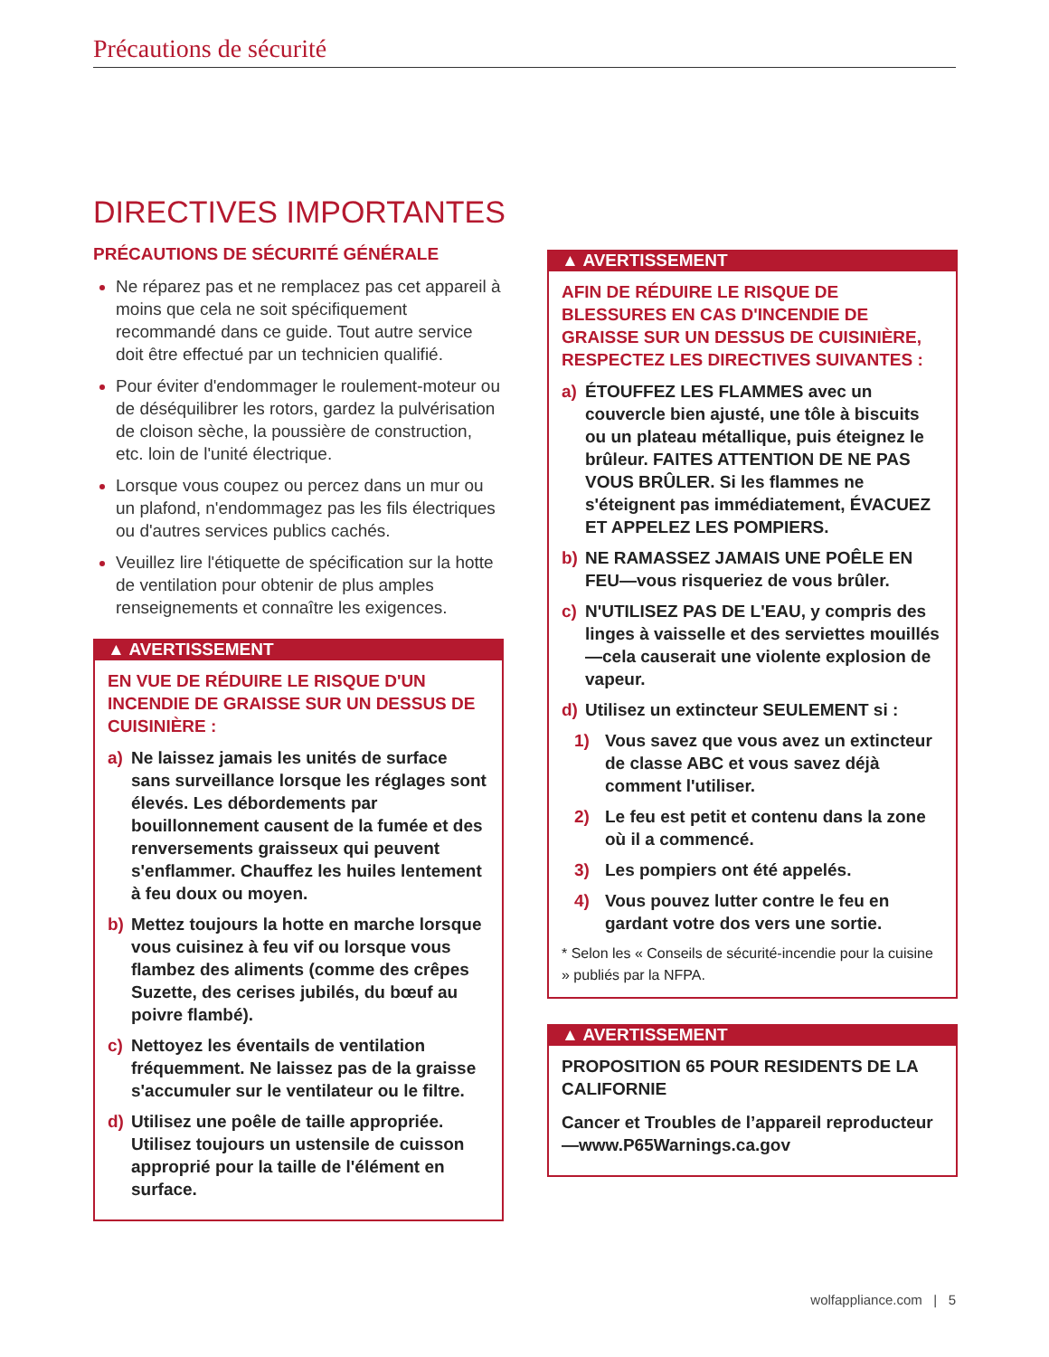Précautions de sécurité
DIRECTIVES IMPORTANTES
PRÉCAUTIONS DE SÉCURITÉ GÉNÉRALE
Ne réparez pas et ne remplacez pas cet appareil à moins que cela ne soit spécifiquement recommandé dans ce guide. Tout autre service doit être effectué par un technicien qualifié.
Pour éviter d'endommager le roulement-moteur ou de déséquilibrer les rotors, gardez la pulvérisation de cloison sèche, la poussière de construction, etc. loin de l'unité électrique.
Lorsque vous coupez ou percez dans un mur ou un plafond, n'endommagez pas les fils électriques ou d'autres services publics cachés.
Veuillez lire l'étiquette de spécification sur la hotte de ventilation pour obtenir de plus amples renseignements et connaître les exigences.
▲ AVERTISSEMENT
EN VUE DE RÉDUIRE LE RISQUE D'UN INCENDIE DE GRAISSE SUR UN DESSUS DE CUISINIÈRE :
a) Ne laissez jamais les unités de surface sans surveillance lorsque les réglages sont élevés. Les débordements par bouillonnement causent de la fumée et des renversements graisseux qui peuvent s'enflammer. Chauffez les huiles lentement à feu doux ou moyen.
b) Mettez toujours la hotte en marche lorsque vous cuisinez à feu vif ou lorsque vous flambez des aliments (comme des crêpes Suzette, des cerises jubilés, du bœuf au poivre flambé).
c) Nettoyez les éventails de ventilation fréquemment. Ne laissez pas de la graisse s'accumuler sur le ventilateur ou le filtre.
d) Utilisez une poêle de taille appropriée. Utilisez toujours un ustensile de cuisson approprié pour la taille de l'élément en surface.
▲ AVERTISSEMENT
AFIN DE RÉDUIRE LE RISQUE DE BLESSURES EN CAS D'INCENDIE DE GRAISSE SUR UN DESSUS DE CUISINIÈRE, RESPECTEZ LES DIRECTIVES SUIVANTES :
a) ÉTOUFFEZ LES FLAMMES avec un couvercle bien ajusté, une tôle à biscuits ou un plateau métallique, puis éteignez le brûleur. FAITES ATTENTION DE NE PAS VOUS BRÛLER. Si les flammes ne s'éteignent pas immédiatement, ÉVACUEZ ET APPELEZ LES POMPIERS.
b) NE RAMASSEZ JAMAIS UNE POÊLE EN FEU—vous risqueriez de vous brûler.
c) N'UTILISEZ PAS DE L'EAU, y compris des linges à vaisselle et des serviettes mouillés—cela causerait une violente explosion de vapeur.
d) Utilisez un extincteur SEULEMENT si :
1) Vous savez que vous avez un extincteur de classe ABC et vous savez déjà comment l'utiliser.
2) Le feu est petit et contenu dans la zone où il a commencé.
3) Les pompiers ont été appelés.
4) Vous pouvez lutter contre le feu en gardant votre dos vers une sortie.
* Selon les « Conseils de sécurité-incendie pour la cuisine » publiés par la NFPA.
▲ AVERTISSEMENT
PROPOSITION 65 POUR RESIDENTS DE LA CALIFORNIE
Cancer et Troubles de l’appareil reproducteur—www.P65Warnings.ca.gov
wolfappliance.com | 5